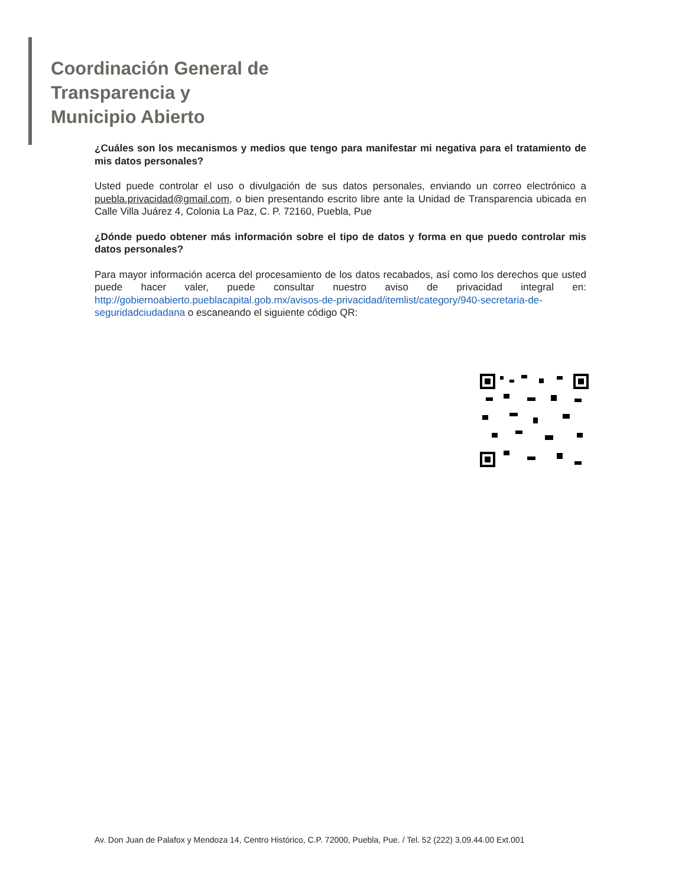Coordinación General de
Transparencia y
Municipio Abierto
¿Cuáles son los mecanismos y medios que tengo para manifestar mi negativa para el tratamiento de mis datos personales?
Usted puede controlar el uso o divulgación de sus datos personales, enviando un correo electrónico a puebla.privacidad@gmail.com, o bien presentando escrito libre ante la Unidad de Transparencia ubicada en Calle Villa Juárez 4, Colonia La Paz, C. P. 72160, Puebla, Pue
¿Dónde puedo obtener más información sobre el tipo de datos y forma en que puedo controlar mis datos personales?
Para mayor información acerca del procesamiento de los datos recabados, así como los derechos que usted puede hacer valer, puede consultar nuestro aviso de privacidad integral en: http://gobiernoabierto.pueblacapital.gob.mx/avisos-de-privacidad/itemlist/category/940-secretaria-de-seguridadciudadana o escaneando el siguiente código QR:
Av. Don Juan de Palafox y Mendoza 14, Centro Histórico, C.P. 72000, Puebla, Pue. / Tel. 52 (222) 3.09.44.00 Ext.001